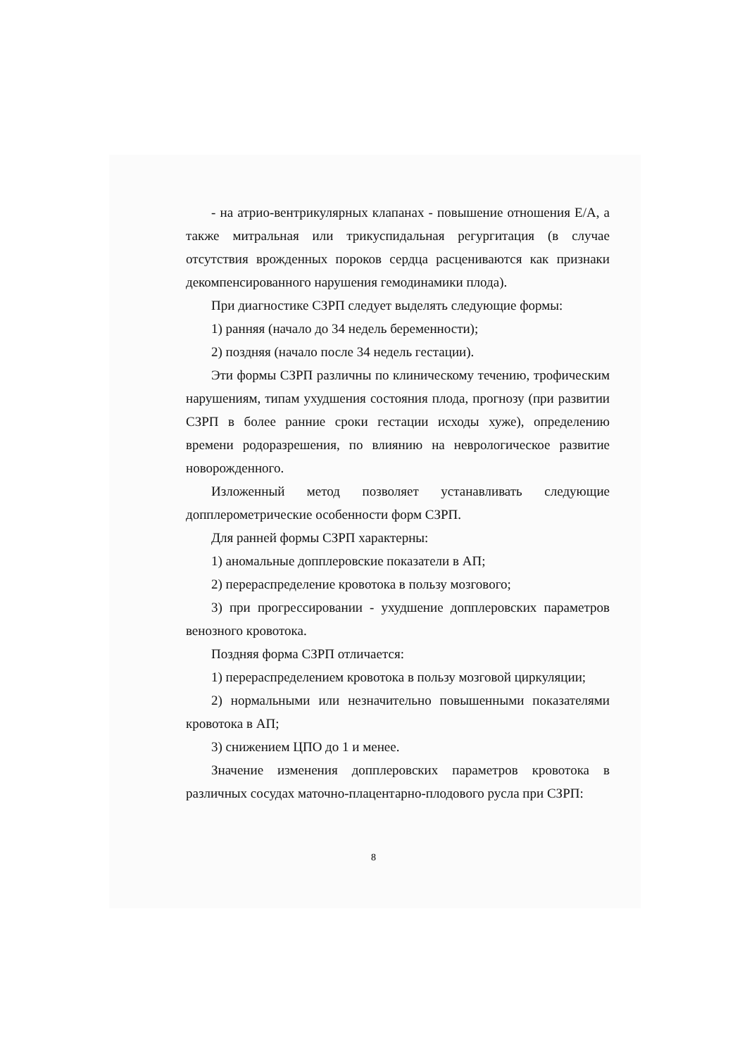- на атрио-вентрикулярных клапанах - повышение отношения Е/А, а также митральная или трикуспидальная регургитация (в случае отсутствия врожденных пороков сердца расцениваются как признаки декомпенсированного нарушения гемодинамики плода).
При диагностике СЗРП следует выделять следующие формы:
1) ранняя (начало до 34 недель беременности);
2) поздняя (начало после 34 недель гестации).
Эти формы СЗРП различны по клиническому течению, трофическим нарушениям, типам ухудшения состояния плода, прогнозу (при развитии СЗРП в более ранние сроки гестации исходы хуже), определению времени родоразрешения, по влиянию на неврологическое развитие новорожденного.
Изложенный метод позволяет устанавливать следующие допплерометрические особенности форм СЗРП.
Для ранней формы СЗРП характерны:
1) аномальные допплеровские показатели в АП;
2) перераспределение кровотока в пользу мозгового;
3) при прогрессировании - ухудшение допплеровских параметров венозного кровотока.
Поздняя форма СЗРП отличается:
1) перераспределением кровотока в пользу мозговой циркуляции;
2) нормальными или незначительно повышенными показателями кровотока в АП;
3) снижением ЦПО до 1 и менее.
Значение изменения допплеровских параметров кровотока в различных сосудах маточно-плацентарно-плодового русла при СЗРП:
8